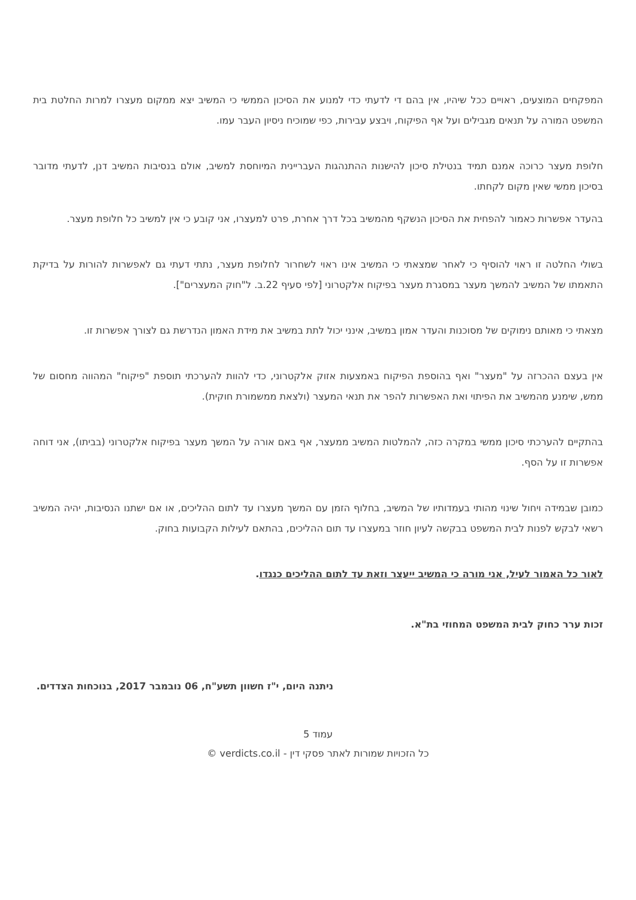המפקחים המוצעים, ראויים ככל שיהיו, אין בהם די לדעתי כדי למנוע את הסיכון הממשי כי המשיב יצא ממקום מעצרו למרות החלטת בית המשפט המורה על תנאים מגבילים ועל אף הפיקוח, ויבצע עבירות, כפי שמוכיח ניסיון העבר עמו.
חלופת מעצר כרוכה אמנם תמיד בנטילת סיכון להישנות ההתנהגות העבריינית המיוחסת למשיב, אולם בנסיבות המשיב דנן, לדעתי מדובר בסיכון ממשי שאין מקום לקחתו.
בהעדר אפשרות כאמור להפחית את הסיכון הנשקף מהמשיב בכל דרך אחרת, פרט למעצרו, אני קובע כי אין למשיב כל חלופת מעצר.
בשולי החלטה זו ראוי להוסיף כי לאחר שמצאתי כי המשיב אינו ראוי לשחרור לחלופת מעצר, נתתי דעתי גם לאפשרות להורות על בדיקת התאמתו של המשיב להמשך מעצר במסגרת מעצר בפיקוח אלקטרוני [לפי סעיף 22.ב. ל"חוק המעצרים"].
מצאתי כי מאותם נימוקים של מסוכנות והעדר אמון במשיב, אינני יכול לתת במשיב את מידת האמון הנדרשת גם לצורך אפשרות זו.
אין בעצם ההכרזה על "מעצר" ואף בהוספת הפיקוח באמצעות אזוק אלקטרוני, כדי להוות להערכתי תוספת "פיקוח" המהווה מחסום של ממש, שימנע מהמשיב את הפיתוי ואת האפשרות להפר את תנאי המעצר (ולצאת ממשמורת חוקית).
בהתקיים להערכתי סיכון ממשי במקרה כזה, להמלטות המשיב ממעצר, אף באם אורה על המשך מעצר בפיקוח אלקטרוני (בביתו), אני דוחה אפשרות זו על הסף.
כמובן שבמידה ויחול שינוי מהותי בעמדותיו של המשיב, בחלוף הזמן עם המשך מעצרו עד לתום ההליכים, או אם ישתנו הנסיבות, יהיה המשיב רשאי לבקש לפנות לבית המשפט בבקשה לעיון חוזר במעצרו עד תום ההליכים, בהתאם לעילות הקבועות בחוק.
לאור כל האמור לעיל, אני מורה כי המשיב ייעצר וזאת עד לתום ההליכים כנגדו.
זכות ערר כחוק לבית המשפט המחוזי בת"א.
ניתנה היום, י"ז חשוון תשע"ח, 06 נובמבר 2017, בנוכחות הצדדים.
עמוד 5
כל הזכויות שמורות לאתר פסקי דין - verdicts.co.il ©